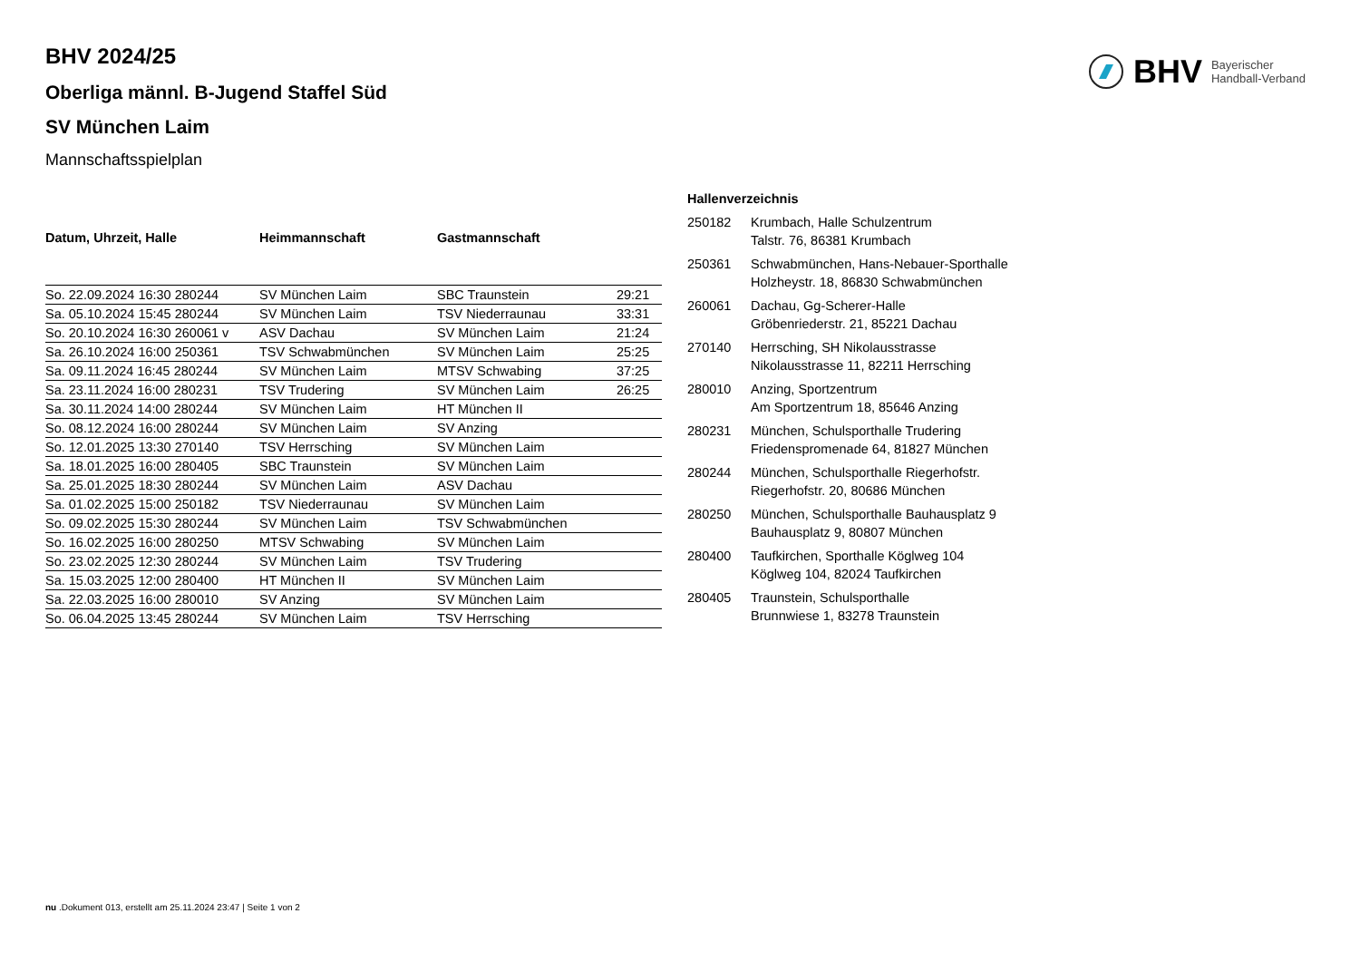BHV Bayerischer
Handball-Verband
BHV 2024/25
Oberliga männl. B-Jugend Staffel Süd
SV München Laim
Mannschaftsspielplan
| Datum, Uhrzeit, Halle | Heimmannschaft | Gastmannschaft | |
| --- | --- | --- | --- |
| So. 22.09.2024 16:30 280244 | SV München Laim | SBC Traunstein | 29:21 |
| Sa. 05.10.2024 15:45 280244 | SV München Laim | TSV Niederraunau | 33:31 |
| So. 20.10.2024 16:30 260061 v | ASV Dachau | SV München Laim | 21:24 |
| Sa. 26.10.2024 16:00 250361 | TSV Schwabmünchen | SV München Laim | 25:25 |
| Sa. 09.11.2024 16:45 280244 | SV München Laim | MTSV Schwabing | 37:25 |
| Sa. 23.11.2024 16:00 280231 | TSV Trudering | SV München Laim | 26:25 |
| Sa. 30.11.2024 14:00 280244 | SV München Laim | HT München II | |
| So. 08.12.2024 16:00 280244 | SV München Laim | SV Anzing | |
| So. 12.01.2025 13:30 270140 | TSV Herrsching | SV München Laim | |
| Sa. 18.01.2025 16:00 280405 | SBC Traunstein | SV München Laim | |
| Sa. 25.01.2025 18:30 280244 | SV München Laim | ASV Dachau | |
| Sa. 01.02.2025 15:00 250182 | TSV Niederraunau | SV München Laim | |
| So. 09.02.2025 15:30 280244 | SV München Laim | TSV Schwabmünchen | |
| So. 16.02.2025 16:00 280250 | MTSV Schwabing | SV München Laim | |
| So. 23.02.2025 12:30 280244 | SV München Laim | TSV Trudering | |
| Sa. 15.03.2025 12:00 280400 | HT München II | SV München Laim | |
| Sa. 22.03.2025 16:00 280010 | SV Anzing | SV München Laim | |
| So. 06.04.2025 13:45 280244 | SV München Laim | TSV Herrsching | |
| Hallenverzeichnis | |
| --- | --- |
| 250182 | Krumbach, Halle Schulzentrum Talstr. 76, 86381 Krumbach |
| 250361 | Schwabmünchen, Hans-Nebauer-Sporthalle Holzheystr. 18, 86830 Schwabmünchen |
| 260061 | Dachau, Gg-Scherer-Halle Gröbenriederstr. 21, 85221 Dachau |
| 270140 | Herrsching, SH Nikolausstrasse Nikolausstrasse 11, 82211 Herrsching |
| 280010 | Anzing, Sportzentrum Am Sportzentrum 18, 85646 Anzing |
| 280231 | München, Schulsporthalle Trudering Friedenspromenade 64, 81827 München |
| 280244 | München, Schulsporthalle Riegerhofstr. Riegerhofstr. 20, 80686 München |
| 280250 | München, Schulsporthalle Bauhausplatz 9 Bauhausplatz 9, 80807 München |
| 280400 | Taufkirchen, Sporthalle Köglweg 104 Köglweg 104, 82024 Taufkirchen |
| 280405 | Traunstein, Schulsporthalle Brunnwiese 1, 83278 Traunstein |
nu .Dokument 013, erstellt am 25.11.2024 23:47 | Seite 1 von 2